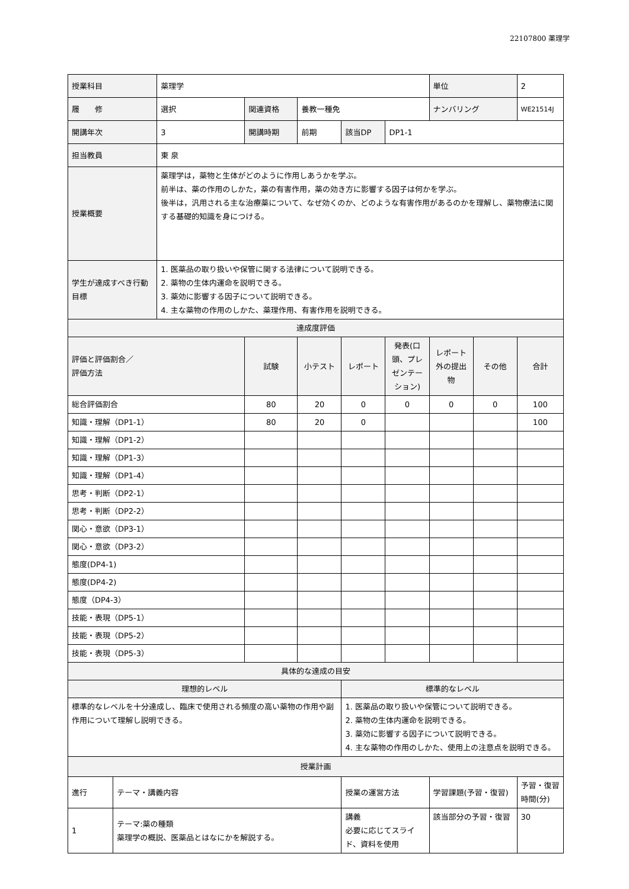22107800 薬理学
| 授業科目 | | 薬理学 | | | | | 単位 | | 2 |
| 履 修 | | 選択 | 関連資格 | 養教一種免 | | | ナンバリング | | WE21514J |
| 開講年次 | | 3 | 開講時期 | 前期 | 該当DP | DP1-1 | | | |
| 担当教員 | | 東 泉 | | | | | | | |
| 授業概要 | | 薬理学は，薬物と生体がどのように作用しあうかを学ぶ。 前半は、薬の作用のしかた，薬の有害作用，薬の効き方に影響する因子は何かを学ぶ。 後半は，汎用される主な治療薬について、なぜ効くのか、どのような有害作用があるのかを理解し、薬物療法に関する基礎的知識を身につける。 | | | | | | | |
| 学生が達成すべき行動目標 | | 1. 医薬品の取り扱いや保管に関する法律について説明できる。 2. 薬物の生体内運命を説明できる。 3. 薬効に影響する因子について説明できる。 4. 主な薬物の作用のしかた、薬理作用、有害作用を説明できる。 | | | | | | | |
| 達成度評価 | | | | | | | | | |
| 評価と評価割合／ 評価方法 | | | 試験 | 小テスト | レポート | 発表(口頭、プレゼンテーション) | レポート外の提出物 | その他 | 合計 |
| 総合評価割合 | | | 80 | 20 | 0 | 0 | 0 | 0 | 100 |
| 知識・理解（DP1-1） | | | 80 | 20 | 0 | | | | 100 |
| 知識・理解（DP1-2） | | | | | | | | | |
| 知識・理解（DP1-3） | | | | | | | | | |
| 知識・理解（DP1-4） | | | | | | | | | |
| 思考・判断（DP2-1） | | | | | | | | | |
| 思考・判断（DP2-2） | | | | | | | | | |
| 関心・意欲（DP3-1） | | | | | | | | | |
| 関心・意欲（DP3-2） | | | | | | | | | |
| 態度(DP4-1) | | | | | | | | | |
| 態度(DP4-2) | | | | | | | | | |
| 態度（DP4-3） | | | | | | | | | |
| 技能・表現（DP5-1） | | | | | | | | | |
| 技能・表現（DP5-2） | | | | | | | | | |
| 技能・表現（DP5-3） | | | | | | | | | |
| 具体的な達成の目安 | | | | | | | | | |
| 理想的レベル | | | | | 標準的なレベル | | | | |
| 標準的なレベルを十分達成し、臨床で使用される頻度の高い薬物の作用や副作用について理解し説明できる。 | | | | | 1. 医薬品の取り扱いや保管について説明できる。 2. 薬物の生体内運命を説明できる。 3. 薬効に影響する因子について説明できる。 4. 主な薬物の作用のしかた、使用上の注意点を説明できる。 | | | | |
| 授業計画 | | | | | | | | | |
| 進行 | テーマ・講義内容 | | | | 授業の運営方法 | | 学習課題(予習・復習) | | 予習・復習時間(分) |
| 1 | テーマ:薬の種類 薬理学の概説、医薬品とはなにかを解説する。 | | | | 講義 必要に応じてスライド、資料を使用 | | 該当部分の予習・復習 | | 30 |